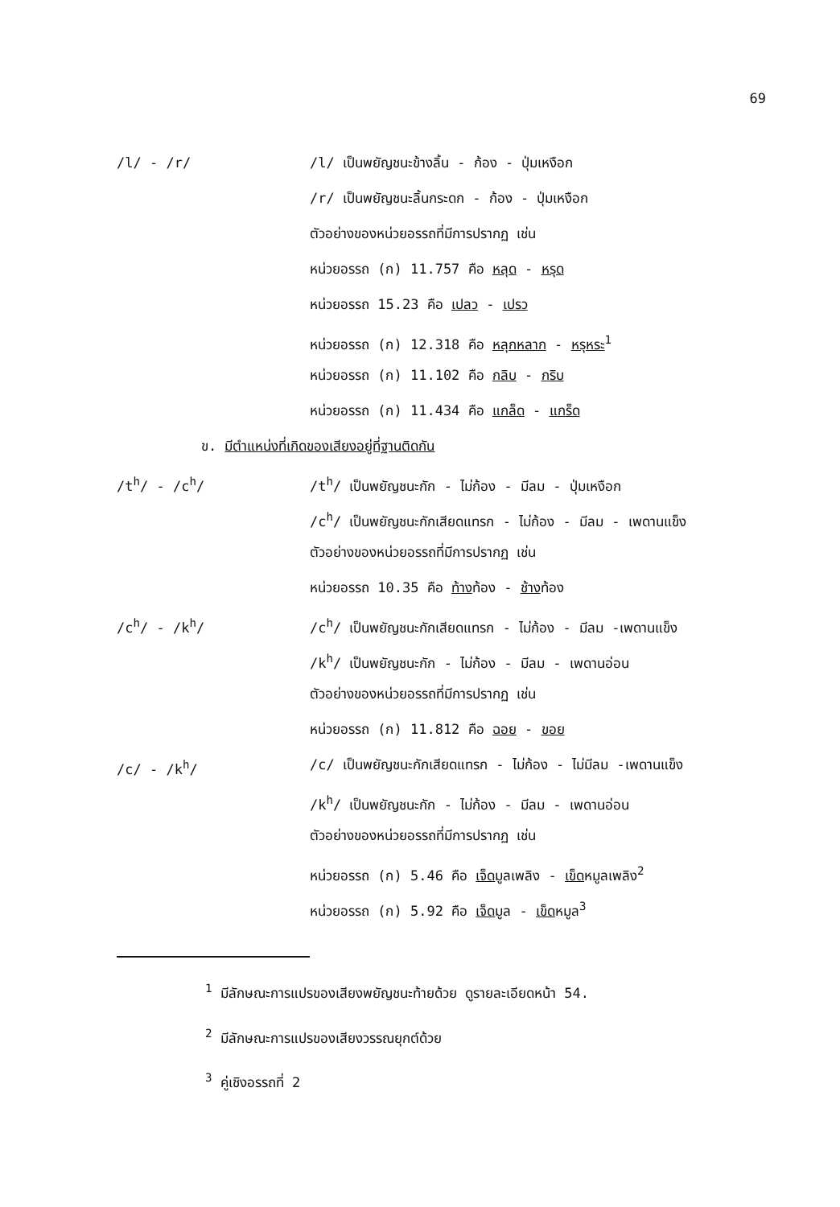69
/l/ - /r/
/l/ เป็นพยัญชนะข้างลิ้น - ก้อง - ปุ่มเหงือก
/r/ เป็นพยัญชนะลิ้นกระดก - ก้อง - ปุ่มเหงือก
ตัวอย่างของหน่วยอรรถที่มีการปรากฏ เช่น
หน่วยอรรถ (ก) 11.757 คือ หลุด - หรุด
หน่วยอรรถ 15.23 คือ เปลว - เปรว
หน่วยอรรถ (ก) 12.318 คือ หลุกหลาก - หรุหระ<sup>1</sup>
หน่วยอรรถ (ก) 11.102 คือ กลิบ - กริบ
หน่วยอรรถ (ก) 11.434 คือ แกล็ด - แกร็ด
ข. มีตำแหน่งที่เกิดของเสียงอยู่ที่ฐานติดกัน
/t<sup>h</sup>/ - /c<sup>h</sup>/
/t<sup>h</sup>/ เป็นพยัญชนะกัก - ไม่ก้อง - มีลม - ปุ่มเหงือก
/c<sup>h</sup>/ เป็นพยัญชนะกักเสียดแทรก - ไม่ก้อง - มีลม - เพดานแข็ง
ตัวอย่างของหน่วยอรรถที่มีการปรากฏ เช่น
หน่วยอรรถ 10.35 คือ ท้างท้อง - ช้างท้อง
/c<sup>h</sup>/ - /k<sup>h</sup>/
/c<sup>h</sup>/ เป็นพยัญชนะกักเสียดแทรก - ไม่ก้อง - มีลม -เพดานแข็ง
/k<sup>h</sup>/ เป็นพยัญชนะกัก - ไม่ก้อง - มีลม - เพดานอ่อน
ตัวอย่างของหน่วยอรรถที่มีการปรากฏ เช่น
หน่วยอรรถ (ก) 11.812 คือ ฉอย - ขอย
/c/ - /k<sup>h</sup>/
/c/ เป็นพยัญชนะกักเสียดแทรก - ไม่ก้อง - ไม่มีลม -เพดานแข็ง
/k<sup>h</sup>/ เป็นพยัญชนะกัก - ไม่ก้อง - มีลม - เพดานอ่อน
ตัวอย่างของหน่วยอรรถที่มีการปรากฏ เช่น
หน่วยอรรถ (ก) 5.46 คือ เจ็ดมูลเพลิง - เข็ดหมูลเพลิง<sup>2</sup>
หน่วยอรรถ (ก) 5.92 คือ เจ็ดมูล - เข็ดหมูล<sup>3</sup>
<sup>1</sup> มีลักษณะการแปรของเสียงพยัญชนะท้ายด้วย ดูรายละเอียดหน้า 54.
<sup>2</sup> มีลักษณะการแปรของเสียงวรรณยุกต์ด้วย
<sup>3</sup> คู่เชิงอรรถที่ 2